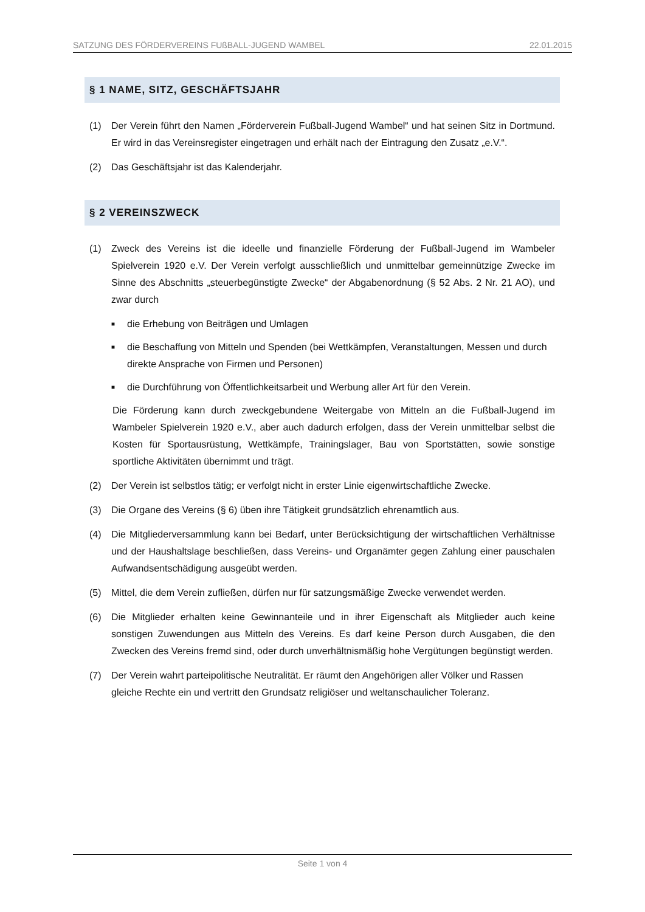SATZUNG DES FÖRDERVEREINS FUßBALL-JUGEND WAMBEL 22.01.2015
§ 1 NAME, SITZ, GESCHÄFTSJAHR
(1) Der Verein führt den Namen „Förderverein Fußball-Jugend Wambel“ und hat seinen Sitz in Dortmund. Er wird in das Vereinsregister eingetragen und erhält nach der Eintragung den Zusatz „e.V.“.
(2) Das Geschäftsjahr ist das Kalenderjahr.
§ 2 VEREINSZWECK
(1) Zweck des Vereins ist die ideelle und finanzielle Förderung der Fußball-Jugend im Wambeler Spielverein 1920 e.V. Der Verein verfolgt ausschließlich und unmittelbar gemeinnützige Zwecke im Sinne des Abschnitts „steuerbegünstigte Zwecke“ der Abgabenordnung (§ 52 Abs. 2 Nr. 21 AO), und zwar durch
■ die Erhebung von Beiträgen und Umlagen
■ die Beschaffung von Mitteln und Spenden (bei Wettkämpfen, Veranstaltungen, Messen und durch direkte Ansprache von Firmen und Personen)
■ die Durchführung von Öffentlichkeitsarbeit und Werbung aller Art für den Verein.
Die Förderung kann durch zweckgebundene Weitergabe von Mitteln an die Fußball-Jugend im Wambeler Spielverein 1920 e.V., aber auch dadurch erfolgen, dass der Verein unmittelbar selbst die Kosten für Sportausrüstung, Wettkämpfe, Trainingslager, Bau von Sportstätten, sowie sonstige sportliche Aktivitäten übernimmt und trägt.
(2) Der Verein ist selbstlos tätig; er verfolgt nicht in erster Linie eigenwirtschaftliche Zwecke.
(3) Die Organe des Vereins (§ 6) üben ihre Tätigkeit grundsätzlich ehrenamtlich aus.
(4) Die Mitgliederversammlung kann bei Bedarf, unter Berücksichtigung der wirtschaftlichen Verhältnisse und der Haushaltslage beschließen, dass Vereins- und Organämter gegen Zahlung einer pauschalen Aufwandsentschädigung ausgeübt werden.
(5) Mittel, die dem Verein zufließen, dürfen nur für satzungsmäßige Zwecke verwendet werden.
(6) Die Mitglieder erhalten keine Gewinnanteile und in ihrer Eigenschaft als Mitglieder auch keine sonstigen Zuwendungen aus Mitteln des Vereins. Es darf keine Person durch Ausgaben, die den Zwecken des Vereins fremd sind, oder durch unverhältnismäßig hohe Vergütungen begünstigt werden.
(7) Der Verein wahrt parteipolitische Neutralität. Er räumt den Angehörigen aller Völker und Rassen gleiche Rechte ein und vertritt den Grundsatz religiöser und weltanschaulicher Toleranz.
Seite 1 von 4